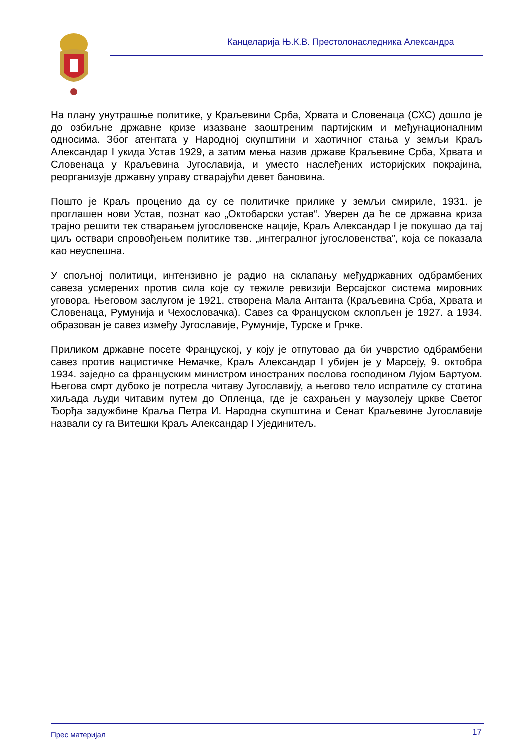Канцеларија Њ.К.В. Престолонаследника Александра
На плану унутрашње политике, у Краљевини Срба, Хрвата и Словенаца (СХС) дошло је до озбиљне државне кризе изазване заоштреним партијским и међунационалним односима. Због атентата у Народној скупштини и хаотичног стања у земљи Краљ Александар I укида Устав 1929, а затим мења назив државе Краљевине Срба, Хрвата и Словенаца у Краљевина Југославија, и уместо наслеђених историјских покрајина, реорганизује државну управу стварајући девет бановина.
Пошто је Краљ проценио да су се политичке прилике у земљи смириле, 1931. је проглашен нови Устав, познат као „Октобарски устав“. Уверен да ће се државна криза трајно решити тек стварањем југословенске нације, Краљ Александар I је покушао да тај циљ оствари спровођењем политике тзв. „интегралног југословенства”, која се показала као неуспешна.
У спољној политици, интензивно је радио на склапању међудржавних одбрамбених савеза усмерених против сила које су тежиле ревизији Версајског система мировних уговора. Његовом заслугом је 1921. створена Мала Антанта (Краљевина Срба, Хрвата и Словенаца, Румунија и Чехословачка). Савез са Француском склопљен је 1927. а 1934. образован је савез између Југославије, Румуније, Турске и Грчке.
Приликом државне посете Француској, у коју је отпутовао да би учврстио одбрамбени савез против нацистичке Немачке, Краљ Александар I убијен је у Марсеју, 9. октобра 1934. заједно са француским министром иностраних послова господином Лујом Бартуом. Његова смрт дубоко је потресла читаву Југославију, а његово тело испратиле су стотина хиљада људи читавим путем до Опленца, где је сахрањен у маузолеју цркве Светог Ђорђа задужбине Краља Петра И. Народна скупштина и Сенат Краљевине Југославије назвали су га Витешки Краљ Александар I Ујединитељ.
Прес материјал 17